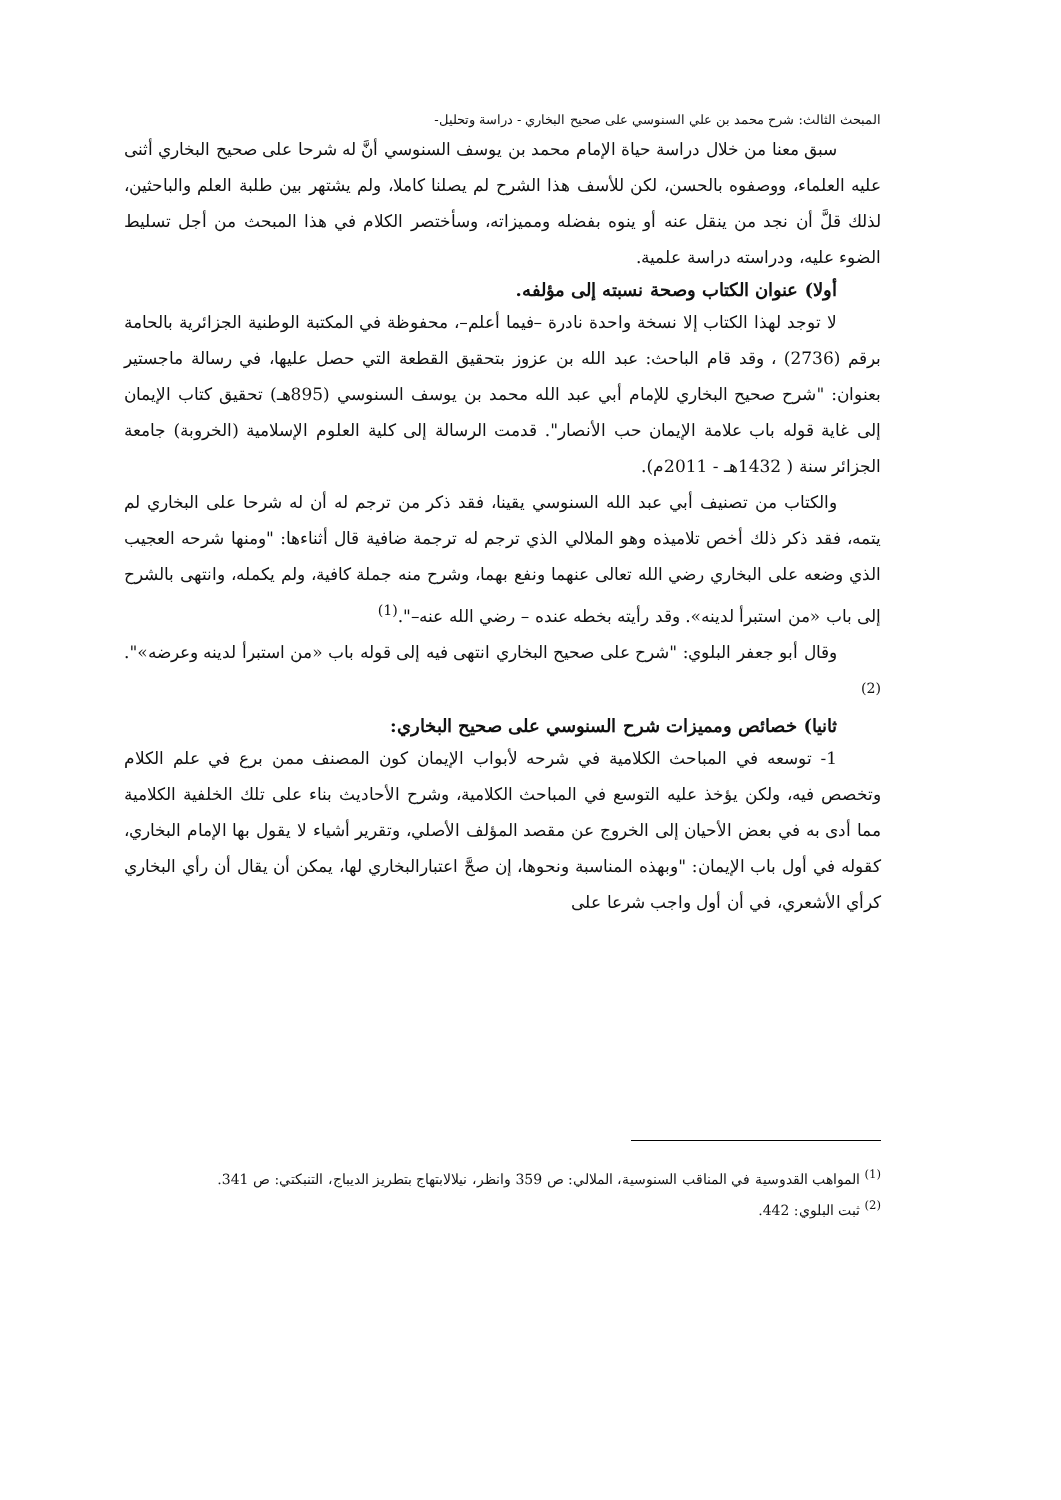المبحث الثالث: شرح محمد بن علي السنوسي على صحيح البخاري - دراسة وتحليل-
سبق معنا من خلال دراسة حياة الإمام محمد بن يوسف السنوسي أنَّ له شرحا على صحيح البخاري أثنى عليه العلماء، ووصفوه بالحسن، لكن للأسف هذا الشرح لم يصلنا كاملا، ولم يشتهر بين طلبة العلم والباحثين، لذلك قلَّ أن نجد من ينقل عنه أو ينوه بفضله ومميزاته، وسأختصر الكلام في هذا المبحث من أجل تسليط الضوء عليه، ودراسته دراسة علمية.
أولا) عنوان الكتاب وصحة نسبته إلى مؤلفه.
لا توجد لهذا الكتاب إلا نسخة واحدة نادرة –فيما أعلم–، محفوظة في المكتبة الوطنية الجزائرية بالحامة برقم (2736) ، وقد قام الباحث: عبد الله بن عزوز بتحقيق القطعة التي حصل عليها، في رسالة ماجستير بعنوان: "شرح صحيح البخاري للإمام أبي عبد الله محمد بن يوسف السنوسي (895هـ) تحقيق كتاب الإيمان إلى غاية قوله باب علامة الإيمان حب الأنصار". قدمت الرسالة إلى كلية العلوم الإسلامية (الخروبة) جامعة الجزائر سنة ( 1432هـ - 2011م).
والكتاب من تصنيف أبي عبد الله السنوسي يقينا، فقد ذكر من ترجم له أن له شرحا على البخاري لم يتمه، فقد ذكر ذلك أخص تلاميذه وهو الملالي الذي ترجم له ترجمة ضافية قال أثناءها: "ومنها شرحه العجيب الذي وضعه على البخاري رضي الله تعالى عنهما ونفع بهما، وشرح منه جملة كافية، ولم يكمله، وانتهى بالشرح إلى باب «من استبرأ لدينه». وقد رأيته بخطه عنده – رضي الله عنه–".<sup>(1)</sup>
وقال أبو جعفر البلوي: "شرح على صحيح البخاري انتهى فيه إلى قوله باب «من استبرأ لدينه وعرضه»".<sup>(2)</sup>
ثانيا) خصائص ومميزات شرح السنوسي على صحيح البخاري:
1- توسعه في المباحث الكلامية في شرحه لأبواب الإيمان كون المصنف ممن برع في علم الكلام وتخصص فيه، ولكن يؤخذ عليه التوسع في المباحث الكلامية، وشرح الأحاديث بناء على تلك الخلفية الكلامية مما أدى به في بعض الأحيان إلى الخروج عن مقصد المؤلف الأصلي، وتقرير أشياء لا يقول بها الإمام البخاري، كقوله في أول باب الإيمان: "وبهذه المناسبة ونحوها، إن صحَّ اعتبارالبخاري لها، يمكن أن يقال أن رأي البخاري كرأي الأشعري، في أن أول واجب شرعا على
<sup>(1)</sup> المواهب القدوسية في المناقب السنوسية، الملالي: ص 359 وانظر، نيلالابتهاج بتطريز الديباج، التنبكتي: ص 341.
<sup>(2)</sup> ثبت البلوي: 442.